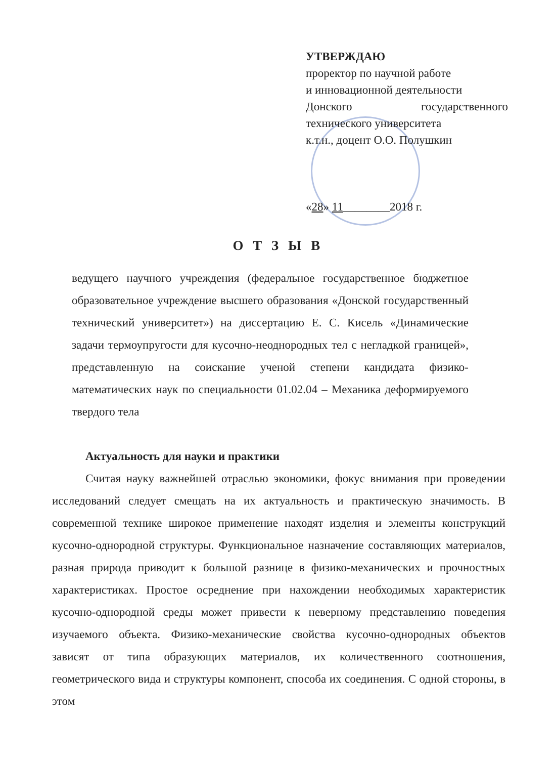УТВЕРЖДАЮ
проректор по научной работе
и инновационной деятельности
Донского государственного
технического университета
к.т.н., доцент О.О. Полушкин
«28» 11________2018 г.
О Т З Ы В
ведущего научного учреждения (федеральное государственное бюджетное образовательное учреждение высшего образования «Донской государственный технический университет») на диссертацию Е. С. Кисель «Динамические задачи термоупругости для кусочно-неоднородных тел с негладкой границей», представленную на соискание ученой степени кандидата физико-математических наук по специальности 01.02.04 – Механика деформируемого твердого тела
Актуальность для науки и практики
Считая науку важнейшей отраслью экономики, фокус внимания при проведении исследований следует смещать на их актуальность и практическую значимость. В современной технике широкое применение находят изделия и элементы конструкций кусочно-однородной структуры. Функциональное назначение составляющих материалов, разная природа приводит к большой разнице в физико-механических и прочностных характеристиках. Простое осреднение при нахождении необходимых характеристик кусочно-однородной среды может привести к неверному представлению поведения изучаемого объекта. Физико-механические свойства кусочно-однородных объектов зависят от типа образующих материалов, их количественного соотношения, геометрического вида и структуры компонент, способа их соединения. С одной стороны, в этом